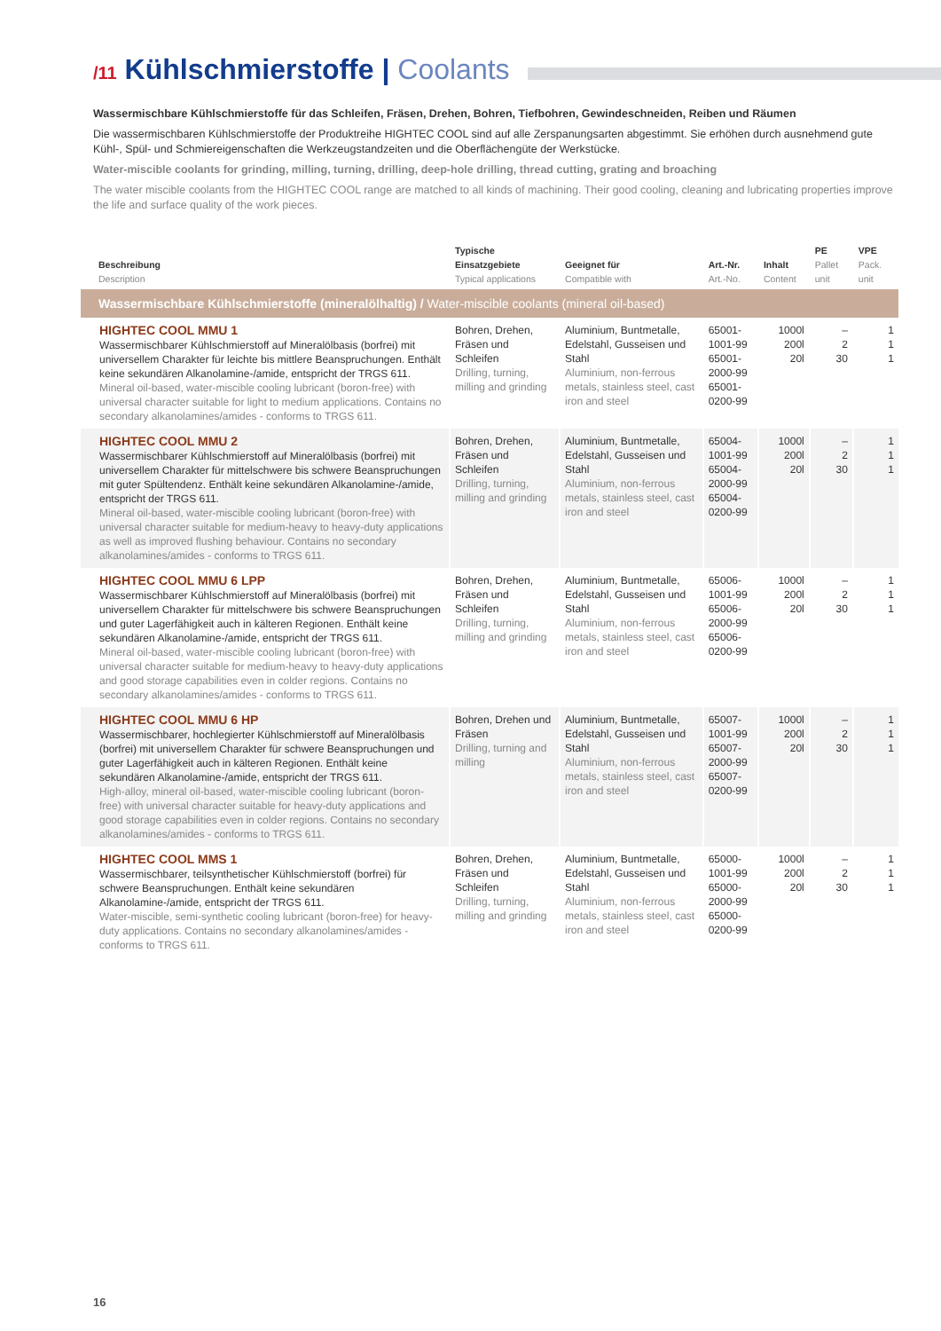/11 Kühlschmierstoffe | Coolants
Wassermischbare Kühlschmierstoffe für das Schleifen, Fräsen, Drehen, Bohren, Tiefbohren, Gewindeschneiden, Reiben und Räumen
Die wassermischbaren Kühlschmierstoffe der Produktreihe HIGHTEC COOL sind auf alle Zerspanungsarten abgestimmt. Sie erhöhen durch ausnehmend gute Kühl-, Spül- und Schmiereigenschaften die Werkzeugstandzeiten und die Oberflächengüte der Werkstücke.
Water-miscible coolants for grinding, milling, turning, drilling, deep-hole drilling, thread cutting, grating and broaching
The water miscible coolants from the HIGHTEC COOL range are matched to all kinds of machining. Their good cooling, cleaning and lubricating properties improve the life and surface quality of the work pieces.
| Beschreibung Description | Typische Einsatzgebiete Typical applications | Geeignet für Compatible with | Art.-Nr. Art.-No. | Inhalt Content | PE Pallet unit | VPE Pack. unit |
| --- | --- | --- | --- | --- | --- | --- |
| Wassermischbare Kühlschmierstoffe (mineralölhaltig) / Water-miscible coolants (mineral oil-based) | | | | | | |
| HIGHTEC COOL MMU 1 Wassermischbarer Kühlschmierstoff auf Mineralölbasis (borfrei) mit universellem Charakter für leichte bis mittlere Beanspruchungen. Enthält keine sekundären Alkanolamine-/amide, entspricht der TRGS 611. Mineral oil-based, water-miscible cooling lubricant (boron-free) with universal character suitable for light to medium applications. Contains no secondary alkanolamines/amides - conforms to TRGS 611. | Bohren, Drehen, Fräsen und Schleifen Drilling, turning, milling and grinding | Aluminium, Buntmetalle, Edelstahl, Gusseisen und Stahl Aluminium, non-ferrous metals, stainless steel, cast iron and steel | 65001-1001-99 65001-2000-99 65001-0200-99 | 1000l 200l 20l | – 2 30 | 1 1 1 |
| HIGHTEC COOL MMU 2 Wassermischbarer Kühlschmierstoff auf Mineralölbasis (borfrei) mit universellem Charakter für mittelschwere bis schwere Beanspruchungen mit guter Spültendenz. Enthält keine sekundären Alkanolamine-/amide, entspricht der TRGS 611. Mineral oil-based, water-miscible cooling lubricant (boron-free) with universal character suitable for medium-heavy to heavy-duty applications as well as improved flushing behaviour. Contains no secondary alkanolamines/amides - conforms to TRGS 611. | Bohren, Drehen, Fräsen und Schleifen Drilling, turning, milling and grinding | Aluminium, Buntmetalle, Edelstahl, Gusseisen und Stahl Aluminium, non-ferrous metals, stainless steel, cast iron and steel | 65004-1001-99 65004-2000-99 65004-0200-99 | 1000l 200l 20l | – 2 30 | 1 1 1 |
| HIGHTEC COOL MMU 6 LPP Wassermischbarer Kühlschmierstoff auf Mineralölbasis (borfrei) mit universellem Charakter für mittelschwere bis schwere Beanspruchungen und guter Lagerfähigkeit auch in kälteren Regionen. Enthält keine sekundären Alkanolamine-/amide, entspricht der TRGS 611. Mineral oil-based, water-miscible cooling lubricant (boron-free) with universal character suitable for medium-heavy to heavy-duty applications and good storage capabilities even in colder regions. Contains no secondary alkanolamines/amides - conforms to TRGS 611. | Bohren, Drehen, Fräsen und Schleifen Drilling, turning, milling and grinding | Aluminium, Buntmetalle, Edelstahl, Gusseisen und Stahl Aluminium, non-ferrous metals, stainless steel, cast iron and steel | 65006-1001-99 65006-2000-99 65006-0200-99 | 1000l 200l 20l | – 2 30 | 1 1 1 |
| HIGHTEC COOL MMU 6 HP Wassermischbarer, hochlegierter Kühlschmierstoff auf Mineralölbasis (borfrei) mit universellem Charakter für schwere Beanspruchungen und guter Lagerfähigkeit auch in kälteren Regionen. Enthält keine sekundären Alkanolamine-/amide, entspricht der TRGS 611. High-alloy, mineral oil-based, water-miscible cooling lubricant (boron-free) with universal character suitable for heavy-duty applications and good storage capabilities even in colder regions. Contains no secondary alkanolamines/amides - conforms to TRGS 611. | Bohren, Drehen und Fräsen Drilling, turning and milling | Aluminium, Buntmetalle, Edelstahl, Gusseisen und Stahl Aluminium, non-ferrous metals, stainless steel, cast iron and steel | 65007-1001-99 65007-2000-99 65007-0200-99 | 1000l 200l 20l | – 2 30 | 1 1 1 |
| HIGHTEC COOL MMS 1 Wassermischbarer, teilsynthetischer Kühlschmierstoff (borfrei) für schwere Beanspruchungen. Enthält keine sekundären Alkanolamine-/amide, entspricht der TRGS 611. Water-miscible, semi-synthetic cooling lubricant (boron-free) for heavy-duty applications. Contains no secondary alkanolamines/amides - conforms to TRGS 611. | Bohren, Drehen, Fräsen und Schleifen Drilling, turning, milling and grinding | Aluminium, Buntmetalle, Edelstahl, Gusseisen und Stahl Aluminium, non-ferrous metals, stainless steel, cast iron and steel | 65000-1001-99 65000-2000-99 65000-0200-99 | 1000l 200l 20l | – 2 30 | 1 1 1 |
16